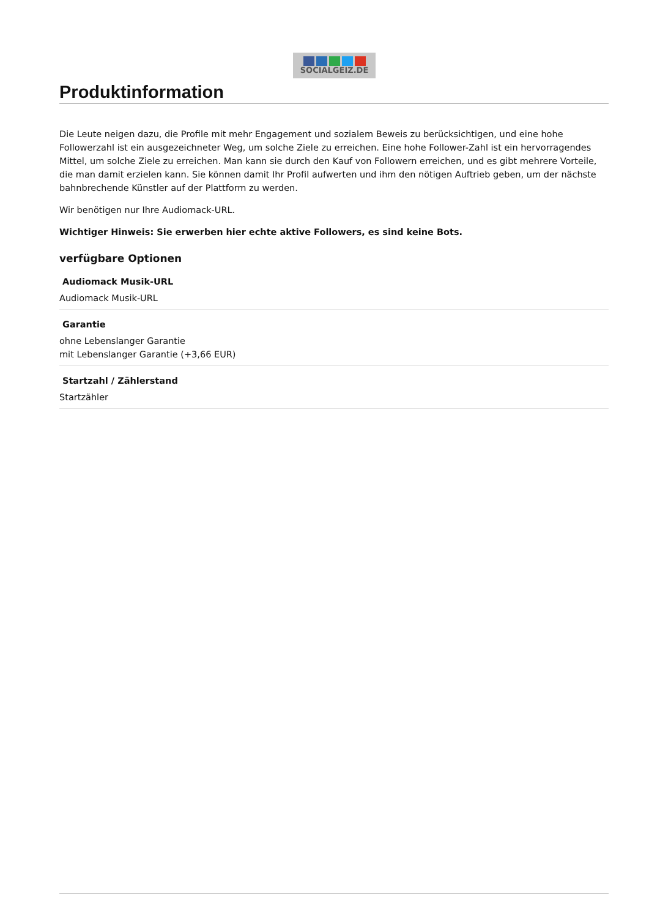SOCIALGEIZ.DE
Produktinformation
Die Leute neigen dazu, die Profile mit mehr Engagement und sozialem Beweis zu berücksichtigen, und eine hohe Followerzahl ist ein ausgezeichneter Weg, um solche Ziele zu erreichen. Eine hohe Follower-Zahl ist ein hervorragendes Mittel, um solche Ziele zu erreichen. Man kann sie durch den Kauf von Followern erreichen, und es gibt mehrere Vorteile, die man damit erzielen kann. Sie können damit Ihr Profil aufwerten und ihm den nötigen Auftrieb geben, um der nächste bahnbrechende Künstler auf der Plattform zu werden.
Wir benötigen nur Ihre Audiomack-URL.
Wichtiger Hinweis: Sie erwerben hier echte aktive Followers, es sind keine Bots.
verfügbare Optionen
Audiomack Musik-URL
Audiomack Musik-URL
Garantie
ohne Lebenslanger Garantie
mit Lebenslanger Garantie (+3,66 EUR)
Startzahl / Zählerstand
Startzähler